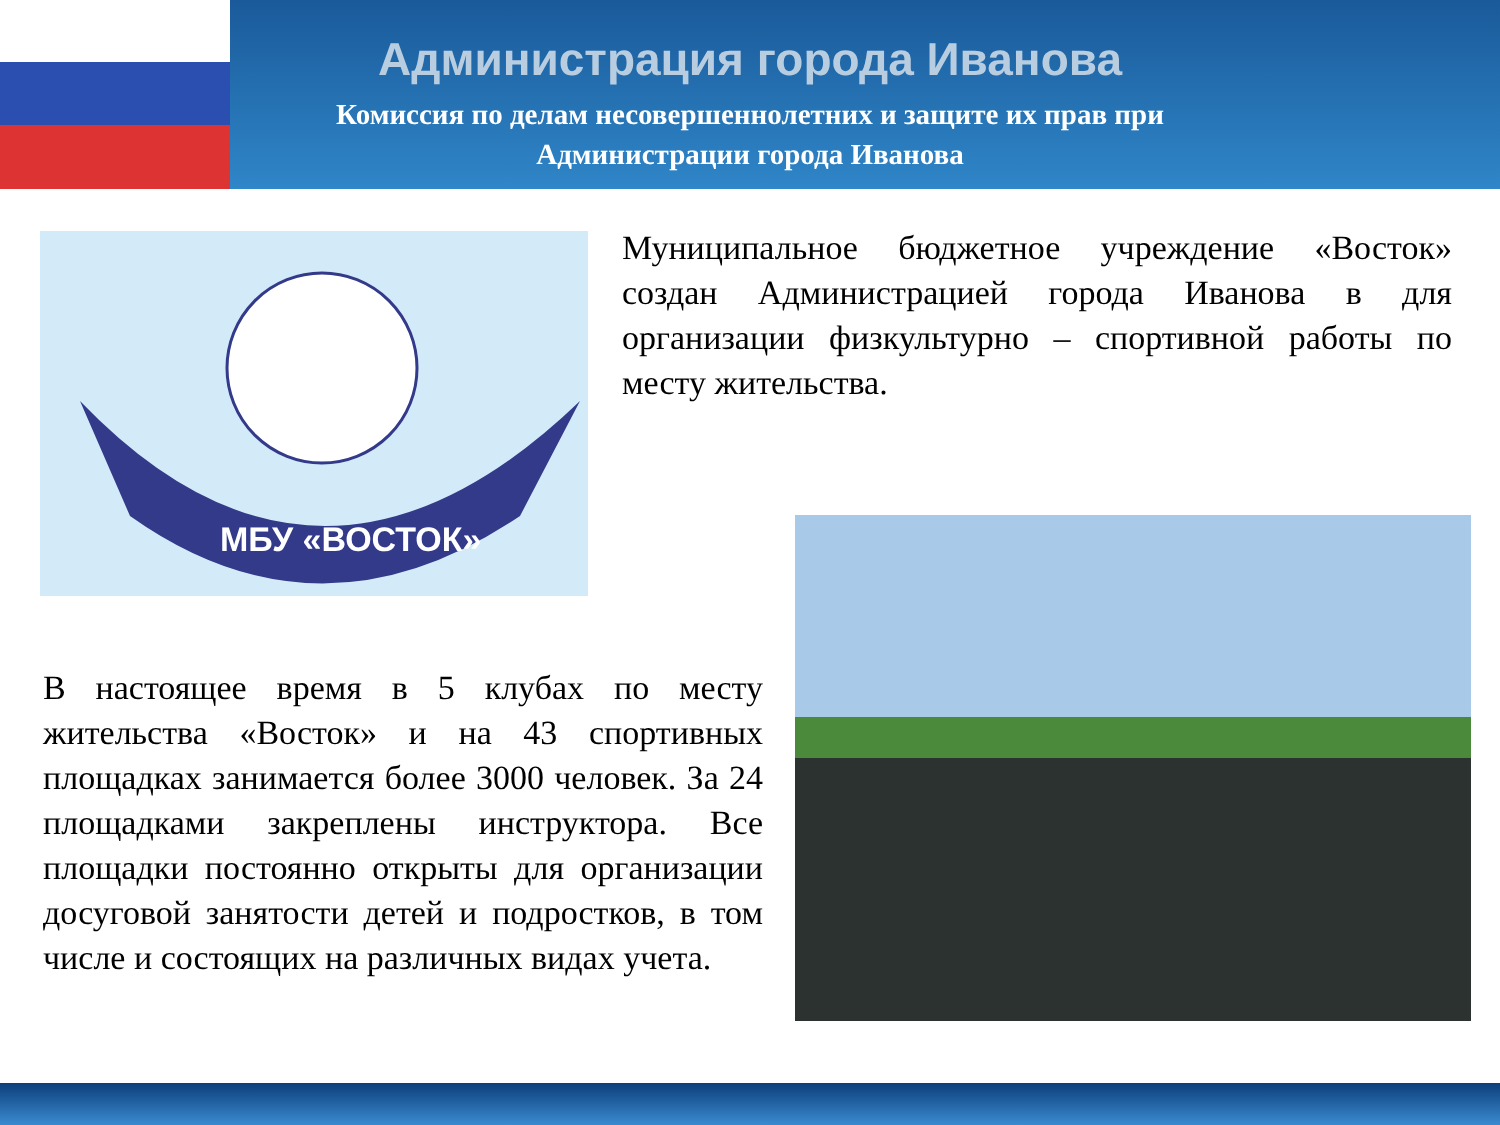Администрация города Иванова
Комиссия по делам несовершеннолетних и защите их прав при
Администрации города Иванова
МБУ «ВОСТОК»
Муниципальное бюджетное учреждение «Восток» создан Администрацией города Иванова в для организации физкультурно – спортивной работы по месту жительства.
В настоящее время в 5 клубах по месту жительства «Восток» и на 43 спортивных площадках занимается более 3000 человек. За 24 площадками закреплены инструктора. Все площадки постоянно открыты для организации досуговой занятости детей и подростков, в том числе и состоящих на различных видах учета.